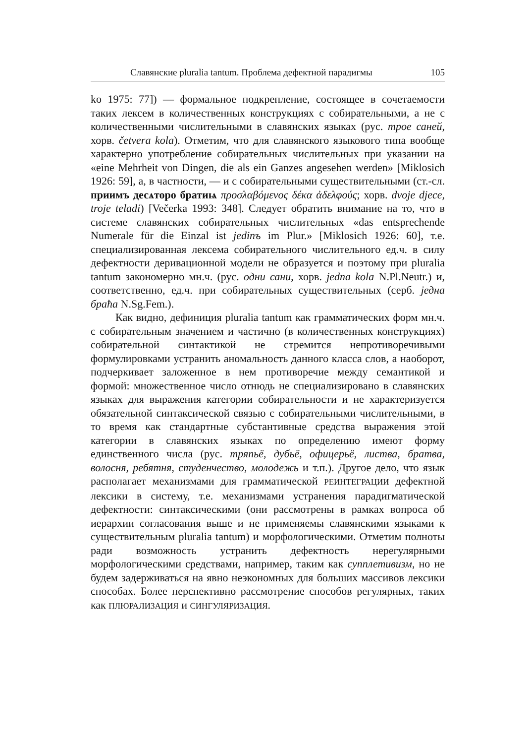Славянские pluralia tantum. Проблема дефектной парадигмы 105
ko 1975: 77]) — формальное подкрепление, состоящее в сочетаемости таких лексем в количественных конструкциях с собирательными, а не с количественными числительными в славянских языках (рус. трое саней, хорв. četvera kola). Отметим, что для славянского языкового типа вообще характерно употребление собирательных числительных при указании на «eine Mehrheit von Dingen, die als ein Ganzes angesehen werden» [Miklosich 1926: 59], а, в частности, — и с собирательными существительными (ст.-сл. приимъ десѧторо братиѩ προσλαβόμενος δέκα ἀδελφούς; хорв. dvoje djece, troje teladi) [Večerka 1993: 348]. Следует обратить внимание на то, что в системе славянских собирательных числительных «das entsprechende Numerale für die Einzal ist jedinъ im Plur.» [Miklosich 1926: 60], т.е. специализированная лексема собирательного числительного ед.ч. в силу дефектности деривационной модели не образуется и поэтому при pluralia tantum закономерно мн.ч. (рус. одни сани, хорв. jedna kola N.Pl.Neutr.) и, соответственно, ед.ч. при собирательных существительных (серб. једна браћа N.Sg.Fem.).
Как видно, дефиниция pluralia tantum как грамматических форм мн.ч. с собирательным значением и частично (в количественных конструкциях) собирательной синтактикой не стремится непротиворечивыми формулировками устранить аномальность данного класса слов, а наоборот, подчеркивает заложенное в нем противоречие между семантикой и формой: множественное число отнюдь не специализировано в славянских языках для выражения категории собирательности и не характеризуется обязательной синтаксической связью с собирательными числительными, в то время как стандартные субстантивные средства выражения этой категории в славянских языках по определению имеют форму единственного числа (рус. тряпьё, дубьё, офицерьё, листва, братва, волосня, ребятня, студенчество, молодежь и т.п.). Другое дело, что язык располагает механизмами для грамматической РЕИНТЕГРАЦИИ дефектной лексики в систему, т.е. механизмами устранения парадигматической дефектности: синтаксическими (они рассмотрены в рамках вопроса об иерархии согласования выше и не применяемы славянскими языками к существительным pluralia tantum) и морфологическими. Отметим полноты ради возможность устранить дефектность нерегулярными морфологическими средствами, например, таким как супплетивизм, но не будем задерживаться на явно неэкономных для больших массивов лексики способах. Более перспективно рассмотрение способов регулярных, таких как ПЛЮРАЛИЗАЦИЯ и СИНГУЛЯРИЗАЦИЯ.